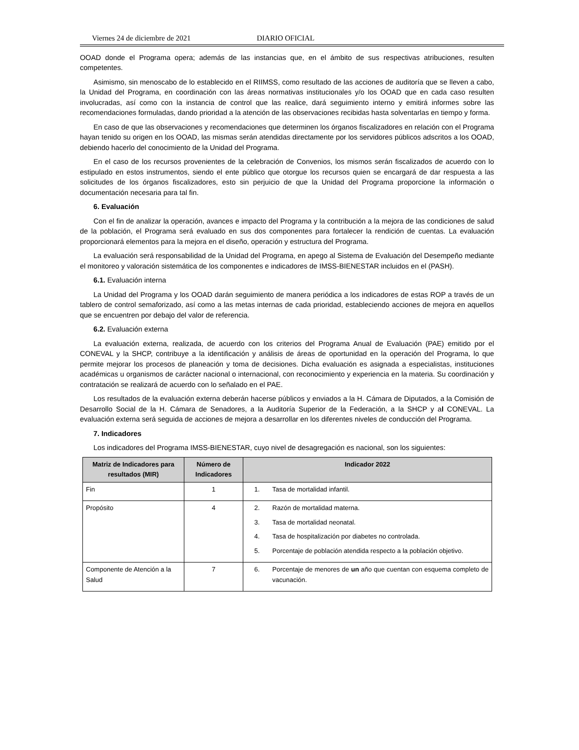Viernes 24 de diciembre de 2021 DIARIO OFICIAL
OOAD donde el Programa opera; además de las instancias que, en el ámbito de sus respectivas atribuciones, resulten competentes.
Asimismo, sin menoscabo de lo establecido en el RIIMSS, como resultado de las acciones de auditoría que se lleven a cabo, la Unidad del Programa, en coordinación con las áreas normativas institucionales y/o los OOAD que en cada caso resulten involucradas, así como con la instancia de control que las realice, dará seguimiento interno y emitirá informes sobre las recomendaciones formuladas, dando prioridad a la atención de las observaciones recibidas hasta solventarlas en tiempo y forma.
En caso de que las observaciones y recomendaciones que determinen los órganos fiscalizadores en relación con el Programa hayan tenido su origen en los OOAD, las mismas serán atendidas directamente por los servidores públicos adscritos a los OOAD, debiendo hacerlo del conocimiento de la Unidad del Programa.
En el caso de los recursos provenientes de la celebración de Convenios, los mismos serán fiscalizados de acuerdo con lo estipulado en estos instrumentos, siendo el ente público que otorgue los recursos quien se encargará de dar respuesta a las solicitudes de los órganos fiscalizadores, esto sin perjuicio de que la Unidad del Programa proporcione la información o documentación necesaria para tal fin.
6. Evaluación
Con el fin de analizar la operación, avances e impacto del Programa y la contribución a la mejora de las condiciones de salud de la población, el Programa será evaluado en sus dos componentes para fortalecer la rendición de cuentas. La evaluación proporcionará elementos para la mejora en el diseño, operación y estructura del Programa.
La evaluación será responsabilidad de la Unidad del Programa, en apego al Sistema de Evaluación del Desempeño mediante el monitoreo y valoración sistemática de los componentes e indicadores de IMSS-BIENESTAR incluidos en el (PASH).
6.1. Evaluación interna
La Unidad del Programa y los OOAD darán seguimiento de manera periódica a los indicadores de estas ROP a través de un tablero de control semaforizado, así como a las metas internas de cada prioridad, estableciendo acciones de mejora en aquellos que se encuentren por debajo del valor de referencia.
6.2. Evaluación externa
La evaluación externa, realizada, de acuerdo con los criterios del Programa Anual de Evaluación (PAE) emitido por el CONEVAL y la SHCP, contribuye a la identificación y análisis de áreas de oportunidad en la operación del Programa, lo que permite mejorar los procesos de planeación y toma de decisiones. Dicha evaluación es asignada a especialistas, instituciones académicas u organismos de carácter nacional o internacional, con reconocimiento y experiencia en la materia. Su coordinación y contratación se realizará de acuerdo con lo señalado en el PAE.
Los resultados de la evaluación externa deberán hacerse públicos y enviados a la H. Cámara de Diputados, a la Comisión de Desarrollo Social de la H. Cámara de Senadores, a la Auditoría Superior de la Federación, a la SHCP y al CONEVAL. La evaluación externa será seguida de acciones de mejora a desarrollar en los diferentes niveles de conducción del Programa.
7. Indicadores
Los indicadores del Programa IMSS-BIENESTAR, cuyo nivel de desagregación es nacional, son los siguientes:
| Matriz de Indicadores para resultados (MIR) | Número de Indicadores | Indicador 2022 |
| --- | --- | --- |
| Fin | 1 | 1. Tasa de mortalidad infantil. |
| Propósito | 4 | 2. Razón de mortalidad materna. 3. Tasa de mortalidad neonatal. 4. Tasa de hospitalización por diabetes no controlada. 5. Porcentaje de población atendida respecto a la población objetivo. |
| Componente de Atención a la Salud | 7 | 6. Porcentaje de menores de un año que cuentan con esquema completo de vacunación. |